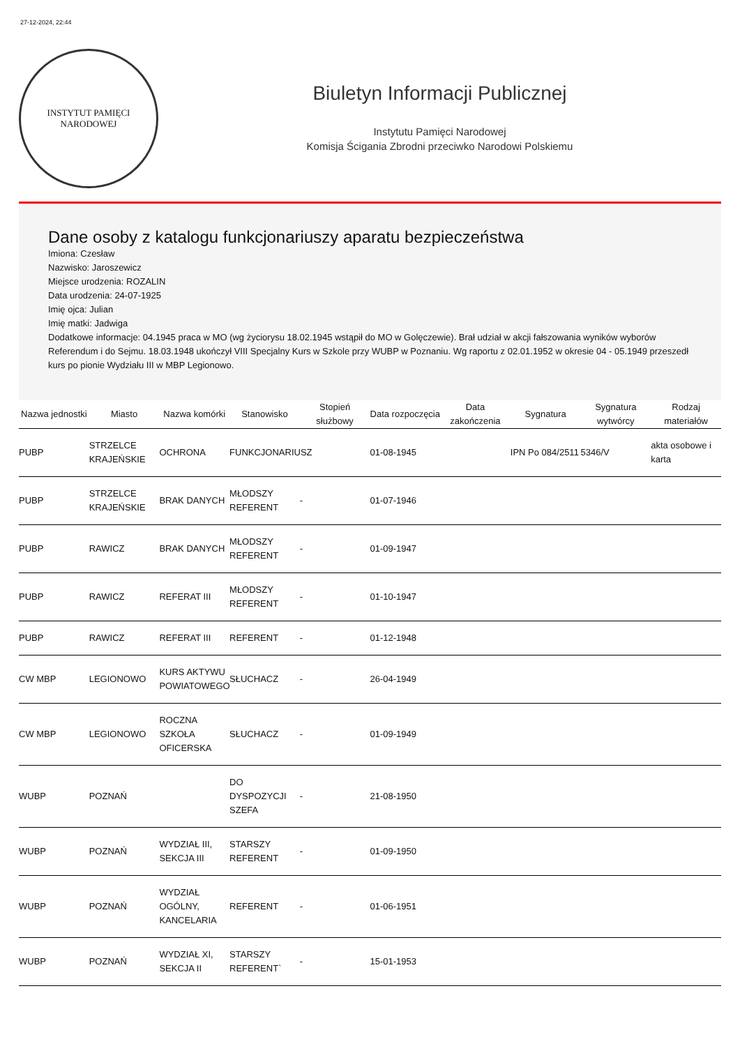27-12-2024, 22:44
INSTYTUT PAMIĘCI
NARODOWEJ
Biuletyn Informacji Publicznej
Instytutu Pamięci Narodowej
Komisja Ścigania Zbrodni przeciwko Narodowi Polskiemu
Dane osoby z katalogu funkcjonariuszy aparatu bezpieczeństwa
Imiona: Czesław
Nazwisko: Jaroszewicz
Miejsce urodzenia: ROZALIN
Data urodzenia: 24-07-1925
Imię ojca: Julian
Imię matki: Jadwiga
Dodatkowe informacje: 04.1945 praca w MO (wg życiorysu 18.02.1945 wstąpił do MO w Golęczewie). Brał udział w akcji fałszowania wyników wyborów Referendum i do Sejmu. 18.03.1948 ukończył VIII Specjalny Kurs w Szkole przy WUBP w Poznaniu. Wg raportu z 02.01.1952 w okresie 04 - 05.1949 przeszedł kurs po pionie Wydziału III w MBP Legionowo.
| Nazwa jednostki | Miasto | Nazwa komórki | Stanowisko | Stopień służbowy | Data rozpoczęcia | Data zakończenia | Sygnatura | Sygnatura wytwórcy | Rodzaj materiałów |
| --- | --- | --- | --- | --- | --- | --- | --- | --- | --- |
| PUBP | STRZELCE KRAJEŃSKIE | OCHRONA | FUNKCJONARIUSZ | | 01-08-1945 | | IPN Po 084/2511 | 5346/V | akta osobowe i karta |
| PUBP | STRZELCE KRAJEŃSKIE | BRAK DANYCH | MŁODSZY REFERENT | - | 01-07-1946 | | | | |
| PUBP | RAWICZ | BRAK DANYCH | MŁODSZY REFERENT | - | 01-09-1947 | | | | |
| PUBP | RAWICZ | REFERAT III | MŁODSZY REFERENT | - | 01-10-1947 | | | | |
| PUBP | RAWICZ | REFERAT III | REFERENT | - | 01-12-1948 | | | | |
| CW MBP | LEGIONOWO | KURS AKTYWU POWIATOWEGO | SŁUCHACZ | - | 26-04-1949 | | | | |
| CW MBP | LEGIONOWO | ROCZNA SZKOŁA OFICERSKA | SŁUCHACZ | - | 01-09-1949 | | | | |
| WUBP | POZNAŃ | | DO DYSPOZYCJI SZEFA | - | 21-08-1950 | | | | |
| WUBP | POZNAŃ | WYDZIAŁ III, SEKCJA III | STARSZY REFERENT | - | 01-09-1950 | | | | |
| WUBP | POZNAŃ | WYDZIAŁ OGÓLNY, KANCELARIA | REFERENT | - | 01-06-1951 | | | | |
| WUBP | POZNAŃ | WYDZIAŁ XI, SEKCJA II | STARSZY REFERENT` | - | 15-01-1953 | | | | |